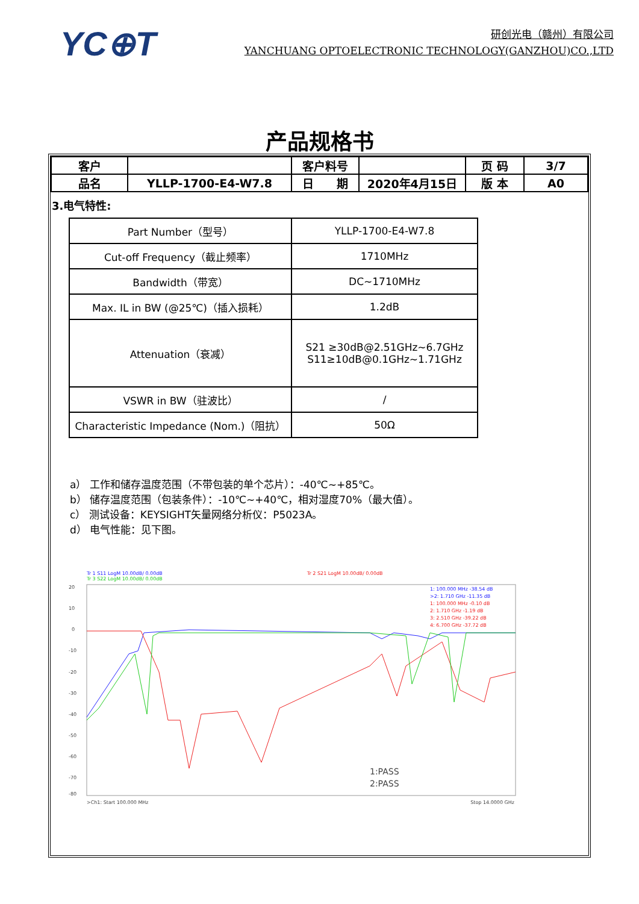YC⊕T
研创光电（赣州）有限公司
YANCHUANG OPTOELECTRONIC TECHNOLOGY(GANZHOU)CO.,LTD
产品规格书
| 客户 | | 客户料号 | | 页 码 | 3/7 |
| 品名 | YLLP-1700-E4-W7.8 | 日 期 | 2020年4月15日 | 版 本 | A0 |
3.电气特性:
| Part Number（型号） | YLLP-1700-E4-W7.8 |
| Cut-off Frequency（截止频率） | 1710MHz |
| Bandwidth（带宽） | DC~1710MHz |
| Max. IL in BW (@25℃)（插入损耗） | 1.2dB |
| Attenuation（衰减） | S21 ≥30dB@2.51GHz~6.7GHz S11≥10dB@0.1GHz~1.71GHz |
| VSWR in BW（驻波比） | / |
| Characteristic Impedance (Nom.)（阻抗） | 50Ω |
a） 工作和储存温度范围（不带包装的单个芯片）：-40℃~+85℃。
b） 储存温度范围（包装条件）：-10℃~+40℃，相对湿度70%（最大值）。
c） 测试设备：KEYSIGHT矢量网络分析仪：P5023A。
d） 电气性能：见下图。
Tr 1 S11 LogM 10.00dB/ 0.00dB
Tr 3 S22 LogM 10.00dB/ 0.00dB
Tr 2 S21 LogM 10.00dB/ 0.00dB
20
10
0
-10
-20
-30
-40
-50
-60
-70
-80
1: 100.000 MHz -38.54 dB
>2: 1.710 GHz -11.35 dB
1: 100.000 MHz -0.10 dB
2: 1.710 GHz -1.19 dB
3: 2.510 GHz -39.22 dB
4: 6.700 GHz -37.72 dB
1:PASS
2:PASS
>Ch1: Start 100.000 MHz Stop 14.0000 GHz